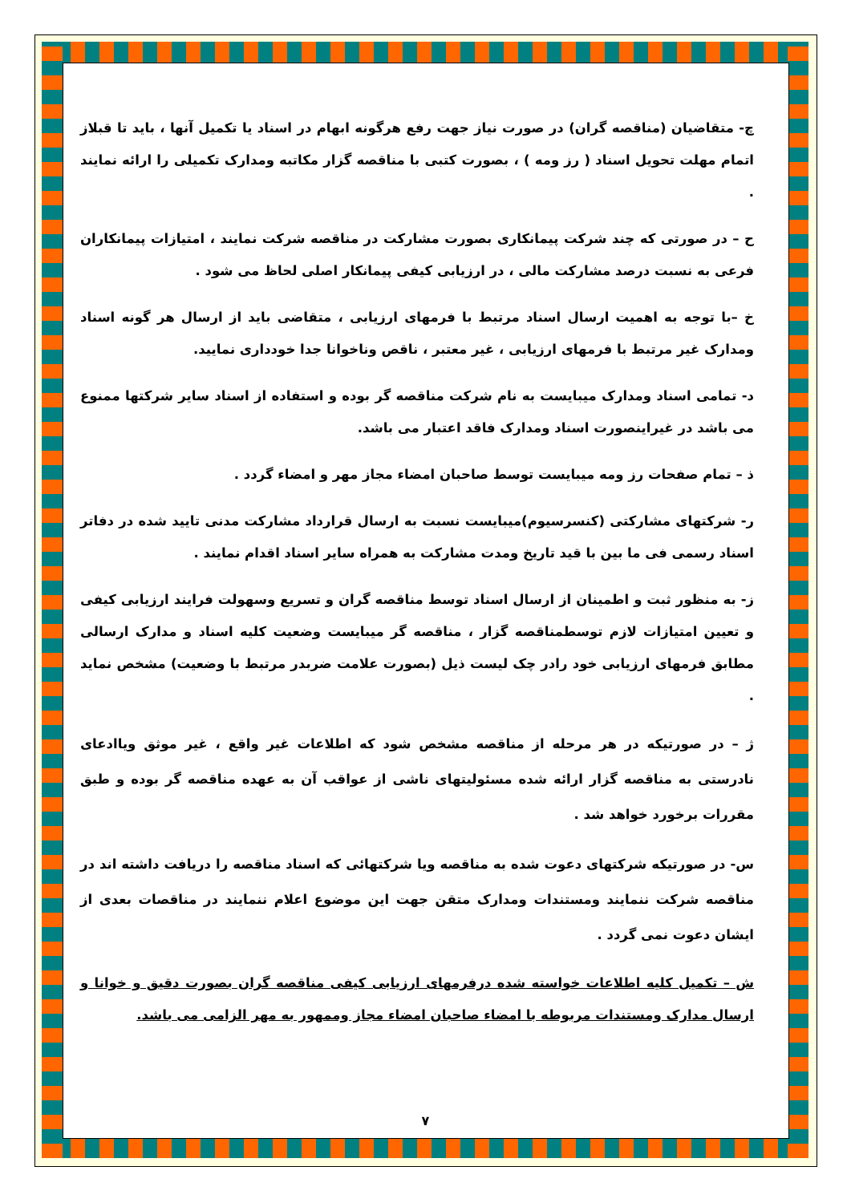چ- متقاضیان (مناقصه گران) در صورت نیاز جهت رفع هرگونه ابهام در اسناد یا تکمیل آنها ، باید تا قبلاز اتمام مهلت تحویل اسناد ( رز ومه ) ، بصورت کتبی با مناقصه گزار مکاتبه ومدارک تکمیلی را ارائه نمایند .
ح – در صورتی که چند شرکت پیمانکاری بصورت مشارکت در مناقصه شرکت نمایند ، امتیازات پیمانکاران فرعی به نسبت درصد مشارکت مالی ، در ارزیابی کیفی پیمانکار اصلی لحاظ می شود .
خ –با توجه به اهمیت ارسال اسناد مرتبط با فرمهای ارزیابی ، متقاضی باید از ارسال هر گونه اسناد ومدارک غیر مرتبط با فرمهای ارزیابی ، غیر معتبر ، ناقص وناخوانا جدا خودداری نمایید.
د- تمامی اسناد ومدارک میبایست به نام شرکت مناقصه گر بوده و استفاده از اسناد سایر شرکتها ممنوع می باشد در غیراینصورت اسناد ومدارک فاقد اعتبار می باشد.
ذ – تمام صفحات رز ومه میبایست توسط صاحبان امضاء مجاز مهر و امضاء گردد .
ر- شرکتهای مشارکتی (کنسرسیوم)میبایست نسبت به ارسال قرارداد مشارکت مدنی تایید شده در دفاتر اسناد رسمی فی ما بین با قید تاریخ ومدت مشارکت به همراه سایر اسناد اقدام نمایند .
ز- به منظور ثبت و اطمینان از ارسال اسناد توسط مناقصه گران و تسریع وسهولت فرایند ارزیابی کیفی و تعیین امتیازات لازم توسطمناقصه گزار ، مناقصه گر میبایست وضعیت کلیه اسناد و مدارک ارسالی مطابق فرمهای ارزیابی خود رادر چک لیست ذیل (بصورت علامت ضربدر مرتبط با وضعیت) مشخص نماید .
ژ – در صورتیکه در هر مرحله از مناقصه مشخص شود که اطلاعات غیر واقع ، غیر موثق ویاادعای نادرستی به مناقصه گزار ارائه شده مسئولیتهای ناشی از عواقب آن به عهده مناقصه گر بوده و طبق مقررات برخورد خواهد شد .
س- در صورتیکه شرکتهای دعوت شده به مناقصه ویا شرکتهائی که اسناد مناقصه را دریافت داشته اند در مناقصه شرکت ننمایند ومستندات ومدارک متقن جهت این موضوع اعلام ننمایند در مناقصات بعدی از ایشان دعوت نمی گردد .
ش – تکمیل کلیه اطلاعات خواسته شده درفرمهای ارزیابی کیفی مناقصه گران بصورت دقیق و خوانا و ارسال مدارک ومستندات مربوطه با امضاء صاحبان امضاء مجاز وممهور به مهر الزامی می باشد.
۷